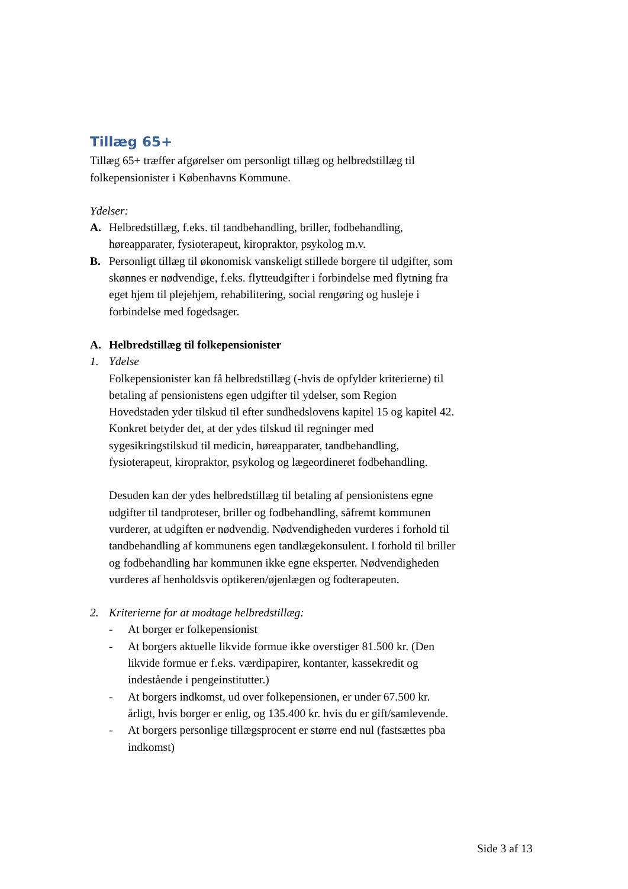Tillæg 65+
Tillæg 65+ træffer afgørelser om personligt tillæg og helbredstillæg til folkepensionister i Københavns Kommune.
Ydelser:
A. Helbredstillæg, f.eks. til tandbehandling, briller, fodbehandling, høreapparater, fysioterapeut, kiropraktor, psykolog m.v.
B. Personligt tillæg til økonomisk vanskeligt stillede borgere til udgifter, som skønnes er nødvendige, f.eks. flytteudgifter i forbindelse med flytning fra eget hjem til plejehjem, rehabilitering, social rengøring og husleje i forbindelse med fogedsager.
A. Helbredstillæg til folkepensionister
1. Ydelse
Folkepensionister kan få helbredstillæg (-hvis de opfylder kriterierne) til betaling af pensionistens egen udgifter til ydelser, som Region Hovedstaden yder tilskud til efter sundhedslovens kapitel 15 og kapitel 42. Konkret betyder det, at der ydes tilskud til regninger med sygesikringstilskud til medicin, høreapparater, tandbehandling, fysioterapeut, kiropraktor, psykolog og lægeordineret fodbehandling.
Desuden kan der ydes helbredstillæg til betaling af pensionistens egne udgifter til tandproteser, briller og fodbehandling, såfremt kommunen vurderer, at udgiften er nødvendig. Nødvendigheden vurderes i forhold til tandbehandling af kommunens egen tandlægekonsulent. I forhold til briller og fodbehandling har kommunen ikke egne eksperter. Nødvendigheden vurderes af henholdsvis optikeren/øjenlægen og fodterapeuten.
2. Kriterierne for at modtage helbredstillæg:
- At borger er folkepensionist
- At borgers aktuelle likvide formue ikke overstiger 81.500 kr. (Den likvide formue er f.eks. værdipapirer, kontanter, kassekredit og indestående i pengeinstitutter.)
- At borgers indkomst, ud over folkepensionen, er under 67.500 kr. årligt, hvis borger er enlig, og 135.400 kr. hvis du er gift/samlevende.
- At borgers personlige tillægsprocent er større end nul (fastsættes pba indkomst)
Side 3 af 13